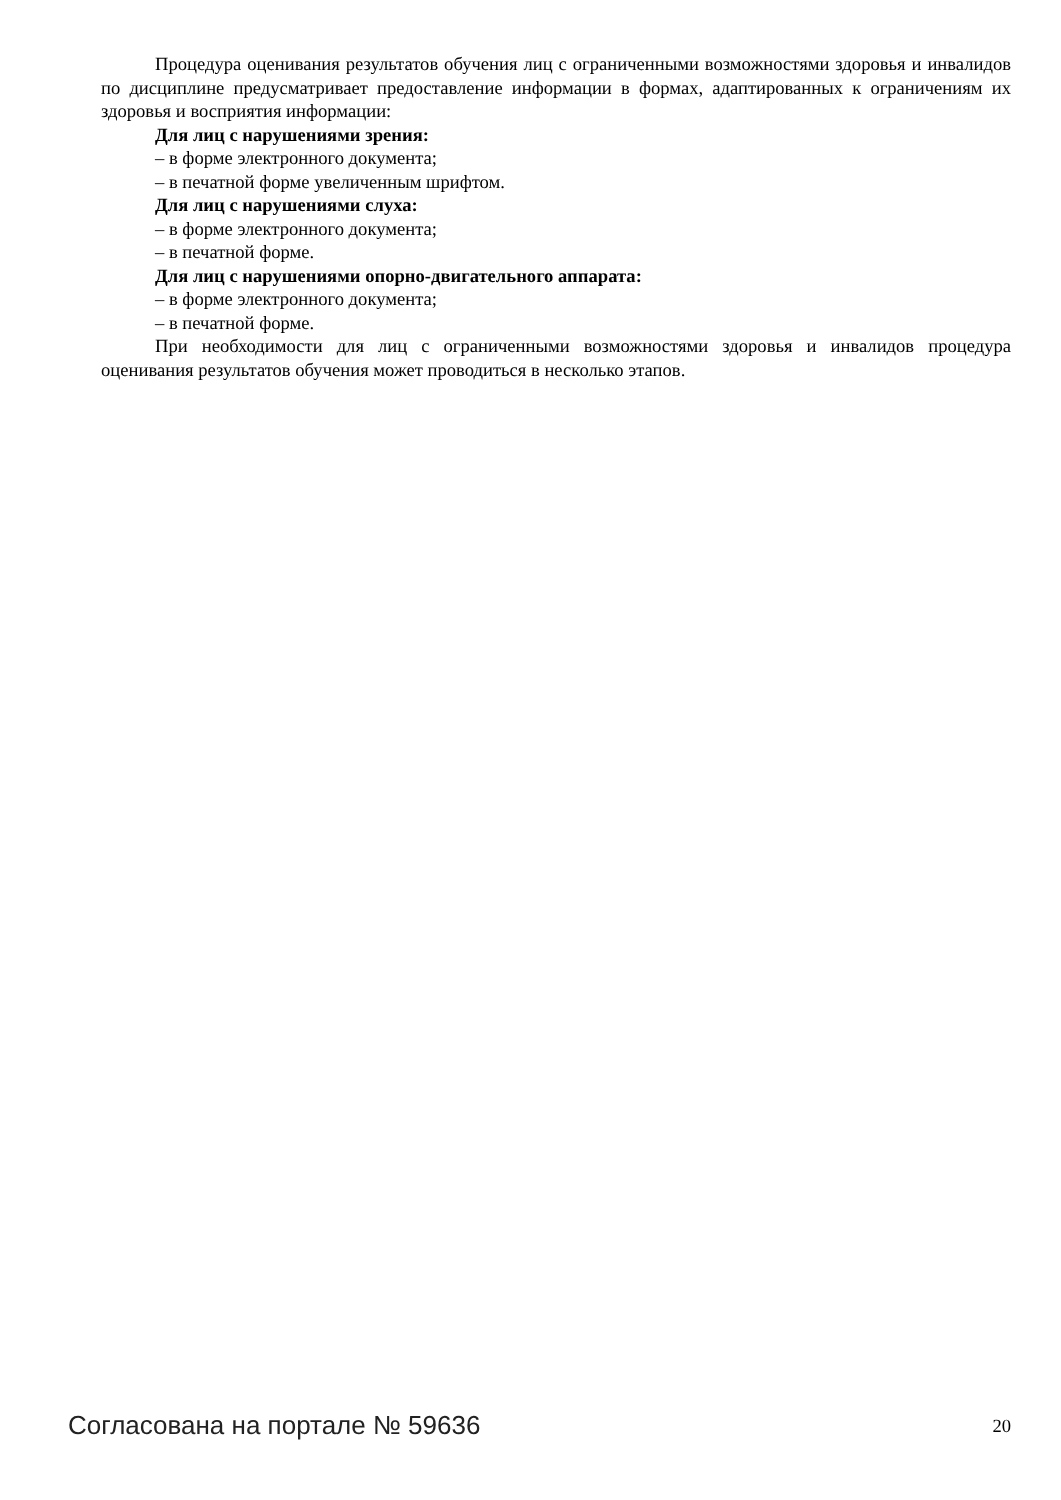Процедура оценивания результатов обучения лиц с ограниченными возможностями здоровья и инвалидов по дисциплине предусматривает предоставление информации в формах, адаптированных к ограничениям их здоровья и восприятия информации:
Для лиц с нарушениями зрения:
– в форме электронного документа;
– в печатной форме увеличенным шрифтом.
Для лиц с нарушениями слуха:
– в форме электронного документа;
– в печатной форме.
Для лиц с нарушениями опорно-двигательного аппарата:
– в форме электронного документа;
– в печатной форме.
При необходимости для лиц с ограниченными возможностями здоровья и инвалидов процедура оценивания результатов обучения может проводиться в несколько этапов.
Согласована на портале № 59636 20